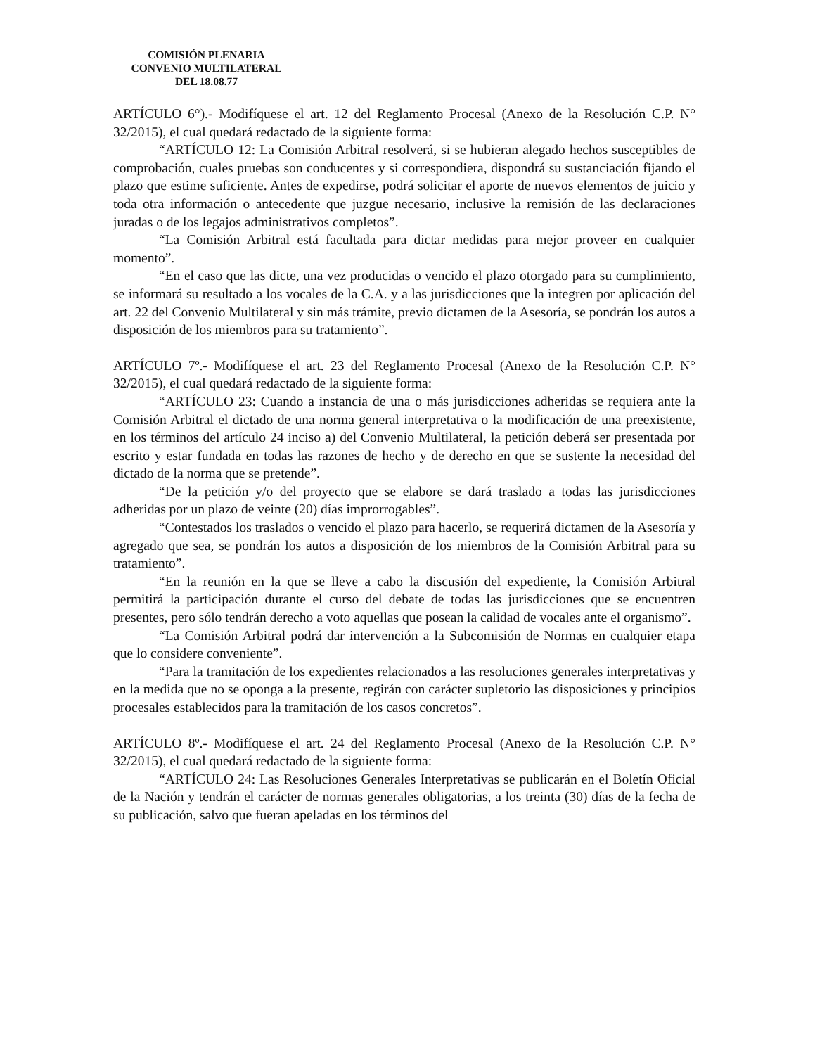COMISIÓN PLENARIA
CONVENIO MULTILATERAL
DEL 18.08.77
ARTÍCULO 6°).- Modifíquese el art. 12 del Reglamento Procesal (Anexo de la Resolución C.P. N° 32/2015), el cual quedará redactado de la siguiente forma:
“ARTÍCULO 12: La Comisión Arbitral resolverá, si se hubieran alegado hechos susceptibles de comprobación, cuales pruebas son conducentes y si correspondiera, dispondrá su sustanciación fijando el plazo que estime suficiente. Antes de expedirse, podrá solicitar el aporte de nuevos elementos de juicio y toda otra información o antecedente que juzgue necesario, inclusive la remisión de las declaraciones juradas o de los legajos administrativos completos”.
“La Comisión Arbitral está facultada para dictar medidas para mejor proveer en cualquier momento”.
“En el caso que las dicte, una vez producidas o vencido el plazo otorgado para su cumplimiento, se informará su resultado a los vocales de la C.A. y a las jurisdicciones que la integren por aplicación del art. 22 del Convenio Multilateral y sin más trámite, previo dictamen de la Asesoría, se pondrán los autos a disposición de los miembros para su tratamiento”.
ARTÍCULO 7º.- Modifíquese el art. 23 del Reglamento Procesal (Anexo de la Resolución C.P. N° 32/2015), el cual quedará redactado de la siguiente forma:
“ARTÍCULO 23: Cuando a instancia de una o más jurisdicciones adheridas se requiera ante la Comisión Arbitral el dictado de una norma general interpretativa o la modificación de una preexistente, en los términos del artículo 24 inciso a) del Convenio Multilateral, la petición deberá ser presentada por escrito y estar fundada en todas las razones de hecho y de derecho en que se sustente la necesidad del dictado de la norma que se pretende”.
“De la petición y/o del proyecto que se elabore se dará traslado a todas las jurisdicciones adheridas por un plazo de veinte (20) días improrrogables”.
“Contestados los traslados o vencido el plazo para hacerlo, se requerirá dictamen de la Asesoría y agregado que sea, se pondrán los autos a disposición de los miembros de la Comisión Arbitral para su tratamiento”.
“En la reunión en la que se lleve a cabo la discusión del expediente, la Comisión Arbitral permitirá la participación durante el curso del debate de todas las jurisdicciones que se encuentren presentes, pero sólo tendrán derecho a voto aquellas que posean la calidad de vocales ante el organismo”.
“La Comisión Arbitral podrá dar intervención a la Subcomisión de Normas en cualquier etapa que lo considere conveniente”.
“Para la tramitación de los expedientes relacionados a las resoluciones generales interpretativas y en la medida que no se oponga a la presente, regirán con carácter supletorio las disposiciones y principios procesales establecidos para la tramitación de los casos concretos”.
ARTÍCULO 8º.- Modifíquese el art. 24 del Reglamento Procesal (Anexo de la Resolución C.P. N° 32/2015), el cual quedará redactado de la siguiente forma:
“ARTÍCULO 24: Las Resoluciones Generales Interpretativas se publicarán en el Boletín Oficial de la Nación y tendrán el carácter de normas generales obligatorias, a los treinta (30) días de la fecha de su publicación, salvo que fueran apeladas en los términos del